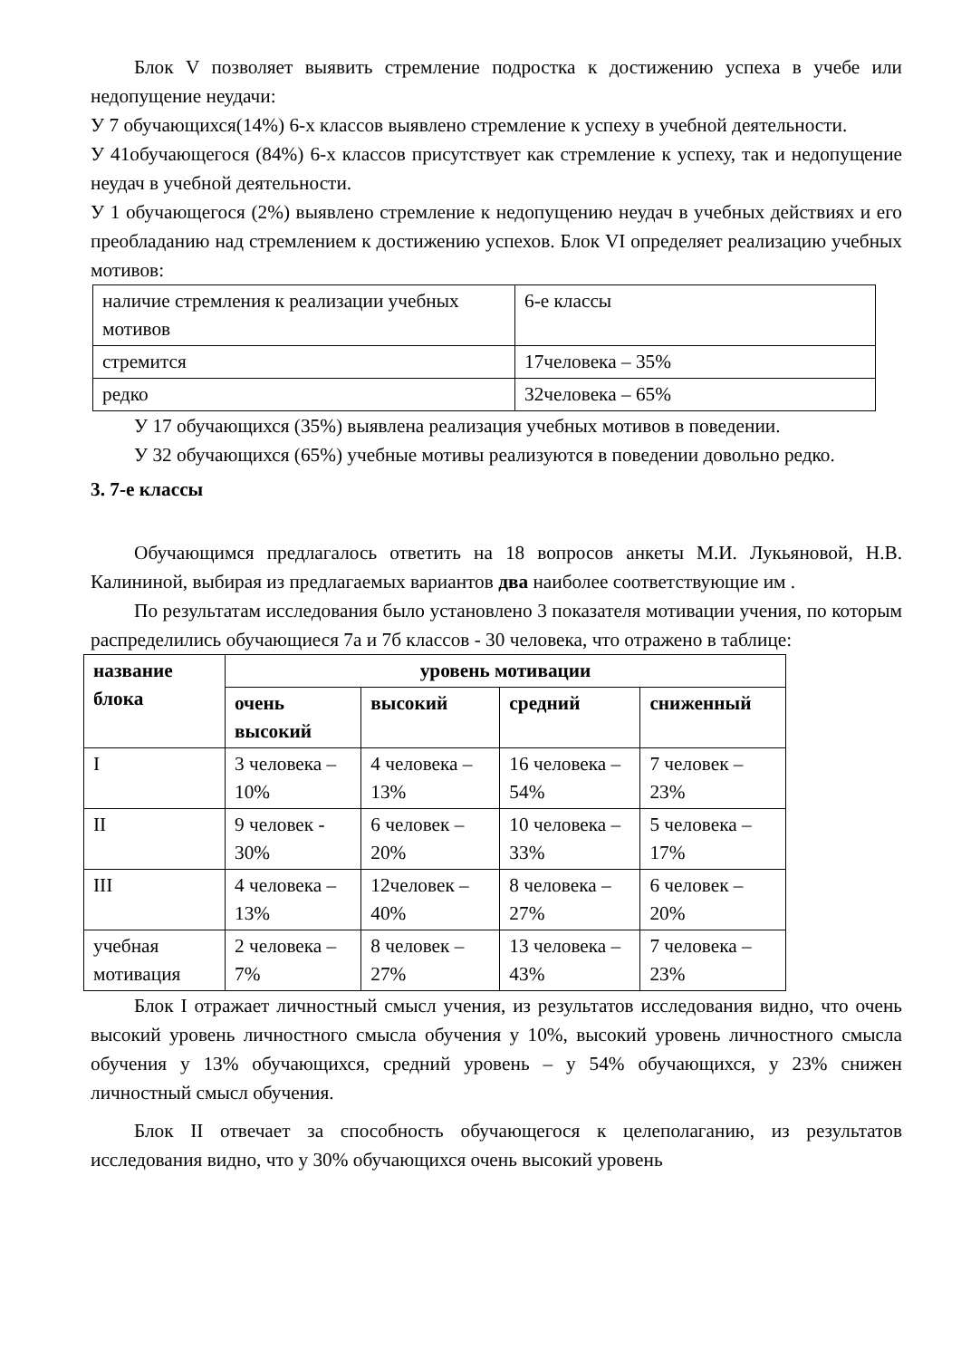Блок V позволяет выявить стремление подростка к достижению успеха в учебе или недопущение неудачи:
У 7 обучающихся(14%) 6-х классов выявлено стремление к успеху в учебной деятельности.
У 41обучающегося (84%) 6-х классов присутствует как стремление к успеху, так и недопущение неудач в учебной деятельности.
У 1 обучающегося (2%) выявлено стремление к недопущению неудач в учебных действиях и его преобладанию над стремлением к достижению успехов. Блок VI определяет реализацию учебных мотивов:
| наличие стремления к реализации учебных мотивов | 6-е классы |
| стремится | 17человека – 35% |
| редко | 32человека – 65% |
У 17 обучающихся (35%) выявлена реализация учебных мотивов в поведении.
У 32 обучающихся (65%) учебные мотивы реализуются в поведении довольно редко.
3. 7-е классы
Обучающимся предлагалось ответить на 18 вопросов анкеты М.И. Лукьяновой, Н.В. Калининой, выбирая из предлагаемых вариантов два наиболее соответствующие им .
По результатам исследования было установлено 3 показателя мотивации учения, по которым распределились обучающиеся 7а и 7б классов - 30 человека, что отражено в таблице:
| название блока | уровень мотивации | | | |
| --- | --- | --- | --- | --- |
| | очень высокий | высокий | средний | сниженный |
| I | 3 человека – 10% | 4 человека – 13% | 16 человека – 54% | 7 человек – 23% |
| II | 9 человек - 30% | 6 человек – 20% | 10 человека – 33% | 5 человека – 17% |
| III | 4 человека – 13% | 12человек – 40% | 8 человека – 27% | 6 человек – 20% |
| учебная мотивация | 2 человека – 7% | 8 человек – 27% | 13 человека – 43% | 7 человека – 23% |
Блок I отражает личностный смысл учения, из результатов исследования видно, что очень высокий уровень личностного смысла обучения у 10%, высокий уровень личностного смысла обучения у 13% обучающихся, средний уровень – у 54% обучающихся, у 23% снижен личностный смысл обучения.
Блок II отвечает за способность обучающегося к целеполаганию, из результатов исследования видно, что у 30% обучающихся очень высокий уровень